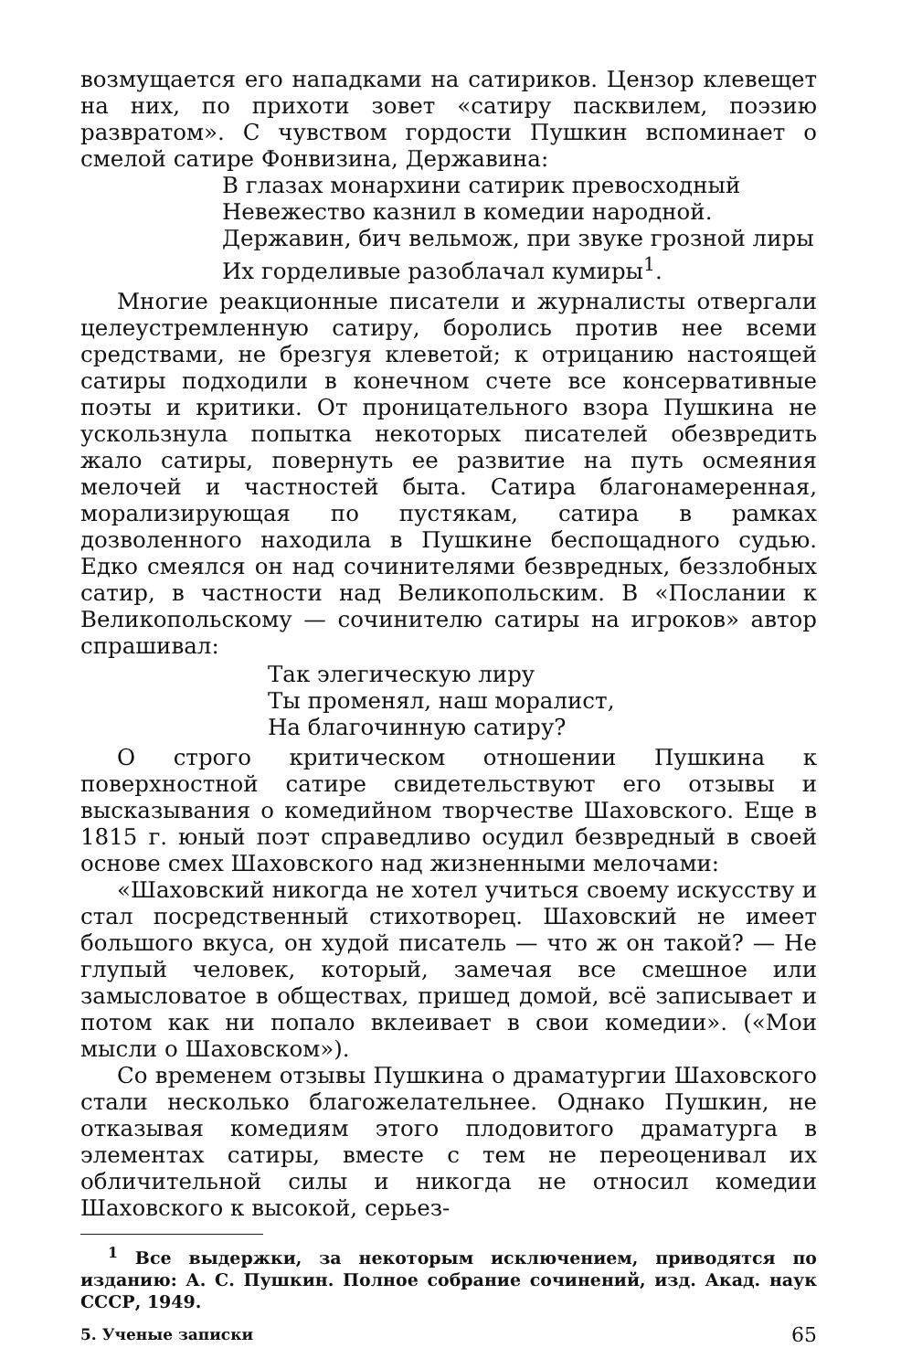возмущается его нападками на сатириков. Цензор клевещет на них, по прихоти зовет «сатиру пасквилем, поэзию развратом». С чувством гордости Пушкин вспоминает о смелой сатире Фонвизина, Державина:
В глазах монархини сатирик превосходный
Невежество казнил в комедии народной.
Державин, бич вельмож, при звуке грозной лиры
Их горделивые разоблачал кумиры<sup>1</sup>.
Многие реакционные писатели и журналисты отвергали целеустремленную сатиру, боролись против нее всеми средствами, не брезгуя клеветой; к отрицанию настоящей сатиры подходили в конечном счете все консервативные поэты и критики. От проницательного взора Пушкина не ускользнула попытка некоторых писателей обезвредить жало сатиры, повернуть ее развитие на путь осмеяния мелочей и частностей быта. Сатира благонамеренная, морализирующая по пустякам, сатира в рамках дозволенного находила в Пушкине беспощадного судью. Едко смеялся он над сочинителями безвредных, беззлобных сатир, в частности над Великопольским. В «Послании к Великопольскому — сочинителю сатиры на игроков» автор спрашивал:
Так элегическую лиру
Ты променял, наш моралист,
На благочинную сатиру?
О строго критическом отношении Пушкина к поверхностной сатире свидетельствуют его отзывы и высказывания о комедийном творчестве Шаховского. Еще в 1815 г. юный поэт справедливо осудил безвредный в своей основе смех Шаховского над жизненными мелочами:
«Шаховский никогда не хотел учиться своему искусству и стал посредственный стихотворец. Шаховский не имеет большого вкуса, он худой писатель — что ж он такой? — Не глупый человек, который, замечая все смешное или замысловатое в обществах, пришед домой, всё записывает и потом как ни попало вклеивает в свои комедии». («Мои мысли о Шаховском»).
Со временем отзывы Пушкина о драматургии Шаховского стали несколько благожелательнее. Однако Пушкин, не отказывая комедиям этого плодовитого драматурга в элементах сатиры, вместе с тем не переоценивал их обличительной силы и никогда не относил комедии Шаховского к высокой, серьез-
<sup>1</sup> Все выдержки, за некоторым исключением, приводятся по изданию: А. С. Пушкин. Полное собрание сочинений, изд. Акад. наук СССР, 1949.
5. Ученые записки 65